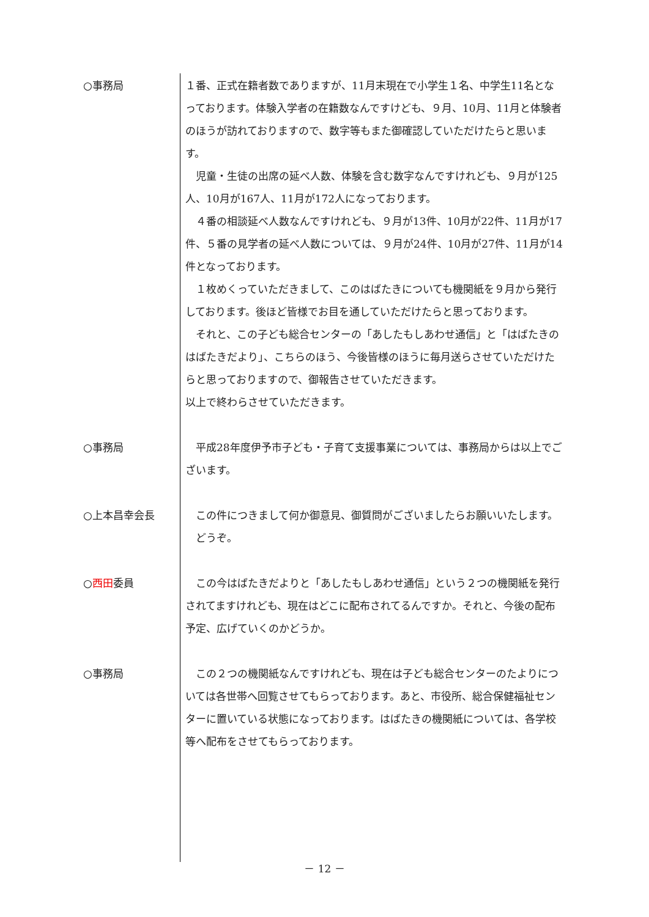○事務局 １番、正式在籍者数でありますが、11月末現在で小学生１名、中学生11名となっております。体験入学者の在籍数なんですけども、９月、10月、11月と体験者のほうが訪れておりますので、数字等もまた御確認していただけたらと思います。
　児童・生徒の出席の延べ人数、体験を含む数字なんですけれども、９月が125人、10月が167人、11月が172人になっております。
　４番の相談延べ人数なんですけれども、９月が13件、10月が22件、11月が17件、５番の見学者の延べ人数については、９月が24件、10月が27件、11月が14件となっております。
　１枚めくっていただきまして、このはばたきについても機関紙を９月から発行しております。後ほど皆様でお目を通していただけたらと思っております。
　それと、この子ども総合センターの「あしたもしあわせ通信」と「はばたきのはばたきだより」、こちらのほう、今後皆様のほうに毎月送らさせていただけたらと思っておりますので、御報告させていただきます。
以上で終わらさせていただきます。
○事務局 　平成28年度伊予市子ども・子育て支援事業については、事務局からは以上でございます。
○上本昌幸会長 　この件につきまして何か御意見、御質問がございましたらお願いいたします。
　どうぞ。
○西田委員 　この今はばたきだよりと「あしたもしあわせ通信」という２つの機関紙を発行されてますけれども、現在はどこに配布されてるんですか。それと、今後の配布予定、広げていくのかどうか。
○事務局 　この２つの機関紙なんですけれども、現在は子ども総合センターのたよりについては各世帯へ回覧させてもらっております。あと、市役所、総合保健福祉センターに置いている状態になっております。はばたきの機関紙については、各学校等へ配布をさせてもらっております。
－ 12 －